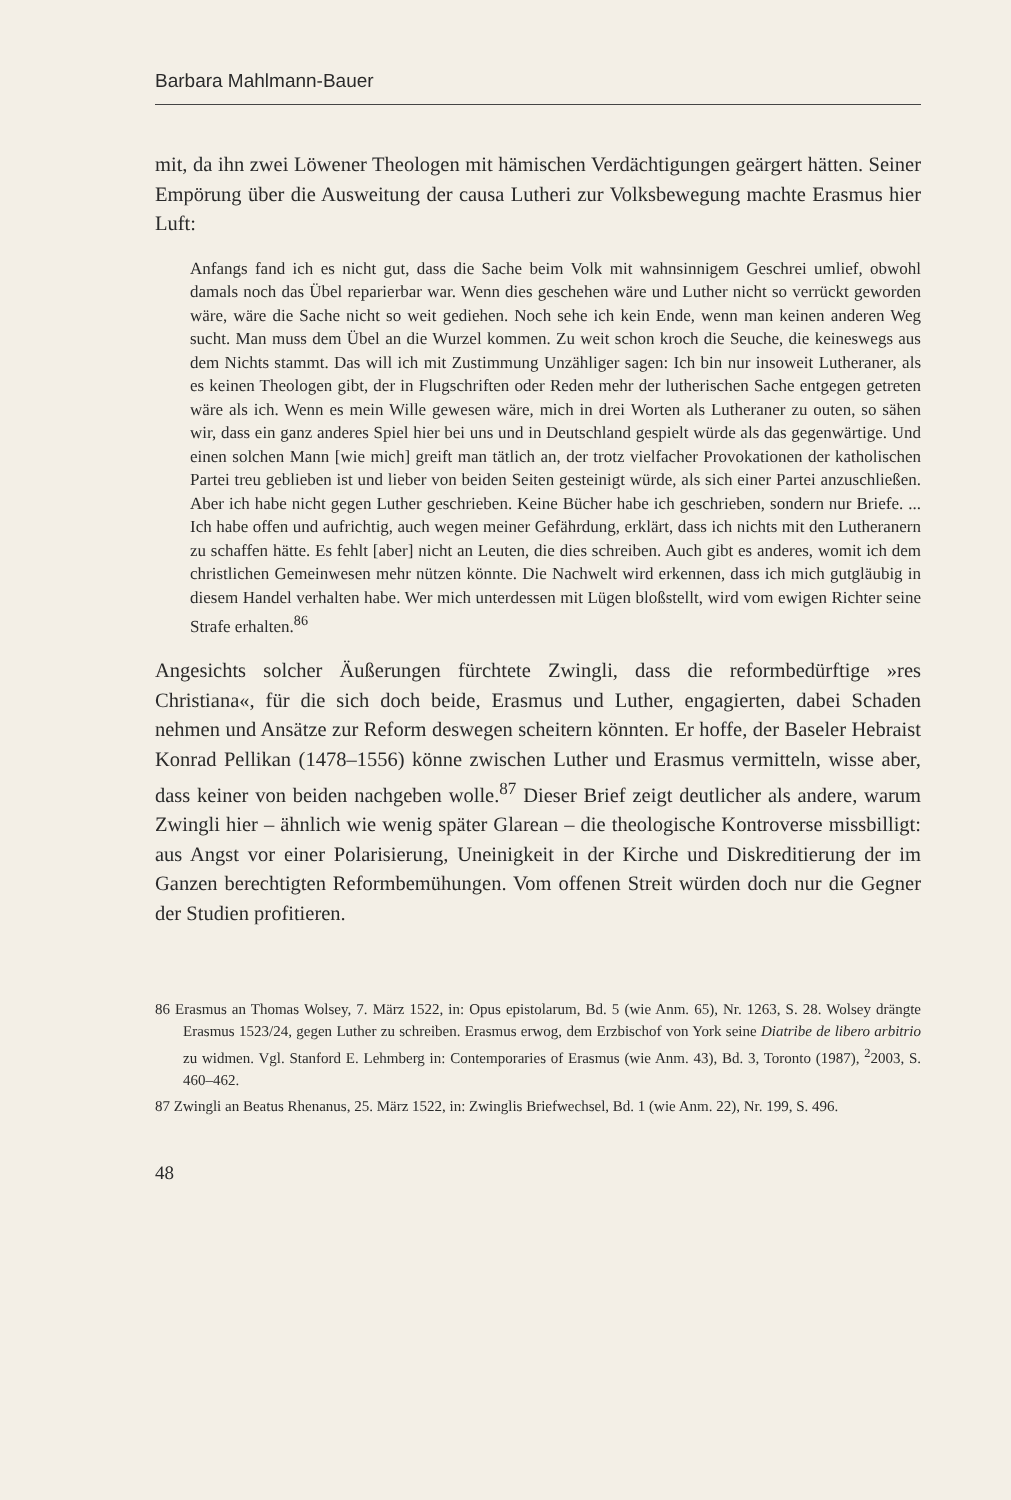Barbara Mahlmann-Bauer
mit, da ihn zwei Löwener Theologen mit hämischen Verdächtigungen geärgert hätten. Seiner Empörung über die Ausweitung der causa Lutheri zur Volksbewegung machte Erasmus hier Luft:
Anfangs fand ich es nicht gut, dass die Sache beim Volk mit wahnsinnigem Geschrei umlief, obwohl damals noch das Übel reparierbar war. Wenn dies geschehen wäre und Luther nicht so verrückt geworden wäre, wäre die Sache nicht so weit gediehen. Noch sehe ich kein Ende, wenn man keinen anderen Weg sucht. Man muss dem Übel an die Wurzel kommen. Zu weit schon kroch die Seuche, die keineswegs aus dem Nichts stammt. Das will ich mit Zustimmung Unzähliger sagen: Ich bin nur insoweit Lutheraner, als es keinen Theologen gibt, der in Flugschriften oder Reden mehr der lutherischen Sache entgegen getreten wäre als ich. Wenn es mein Wille gewesen wäre, mich in drei Worten als Lutheraner zu outen, so sähen wir, dass ein ganz anderes Spiel hier bei uns und in Deutschland gespielt würde als das gegenwärtige. Und einen solchen Mann [wie mich] greift man tätlich an, der trotz vielfacher Provokationen der katholischen Partei treu geblieben ist und lieber von beiden Seiten gesteinigt würde, als sich einer Partei anzuschließen. Aber ich habe nicht gegen Luther geschrieben. Keine Bücher habe ich geschrieben, sondern nur Briefe. ... Ich habe offen und aufrichtig, auch wegen meiner Gefährdung, erklärt, dass ich nichts mit den Lutheranern zu schaffen hätte. Es fehlt [aber] nicht an Leuten, die dies schreiben. Auch gibt es anderes, womit ich dem christlichen Gemeinwesen mehr nützen könnte. Die Nachwelt wird erkennen, dass ich mich gutgläubig in diesem Handel verhalten habe. Wer mich unterdessen mit Lügen bloßstellt, wird vom ewigen Richter seine Strafe erhalten.<sup>86</sup>
Angesichts solcher Äußerungen fürchtete Zwingli, dass die reformbedürftige »res Christiana«, für die sich doch beide, Erasmus und Luther, engagierten, dabei Schaden nehmen und Ansätze zur Reform deswegen scheitern könnten. Er hoffe, der Baseler Hebraist Konrad Pellikan (1478–1556) könne zwischen Luther und Erasmus vermitteln, wisse aber, dass keiner von beiden nachgeben wolle.<sup>87</sup> Dieser Brief zeigt deutlicher als andere, warum Zwingli hier – ähnlich wie wenig später Glarean – die theologische Kontroverse missbilligt: aus Angst vor einer Polarisierung, Uneinigkeit in der Kirche und Diskreditierung der im Ganzen berechtigten Reformbemühungen. Vom offenen Streit würden doch nur die Gegner der Studien profitieren.
86 Erasmus an Thomas Wolsey, 7. März 1522, in: Opus epistolarum, Bd. 5 (wie Anm. 65), Nr. 1263, S. 28. Wolsey drängte Erasmus 1523/24, gegen Luther zu schreiben. Erasmus erwog, dem Erzbischof von York seine Diatribe de libero arbitrio zu widmen. Vgl. Stanford E. Lehmberg in: Contemporaries of Erasmus (wie Anm. 43), Bd. 3, Toronto (1987), <sup>2</sup>2003, S. 460–462.
87 Zwingli an Beatus Rhenanus, 25. März 1522, in: Zwinglis Briefwechsel, Bd. 1 (wie Anm. 22), Nr. 199, S. 496.
48